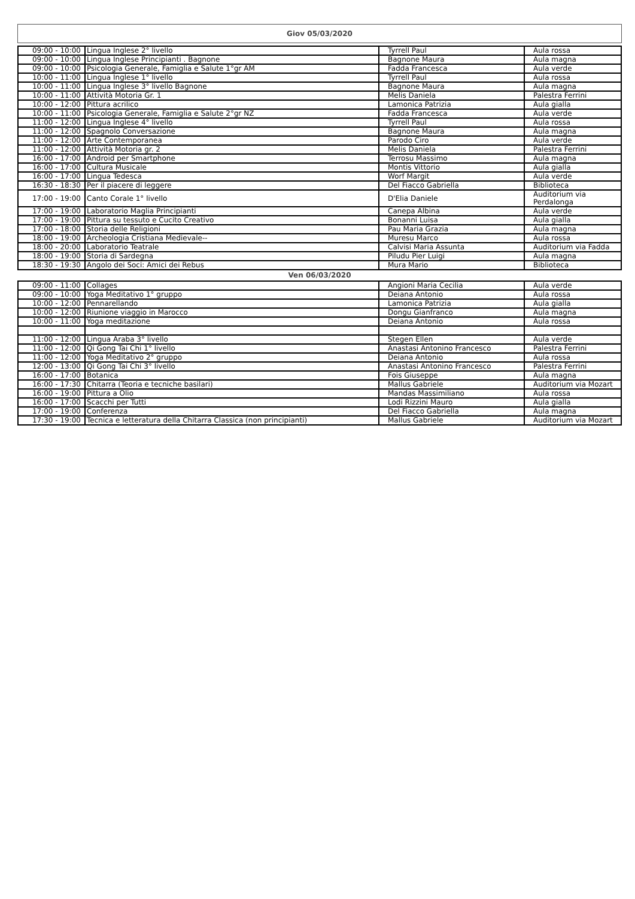Giov 05/03/2020
| 09:00 - 10:00 | Lingua Inglese 2° livello | Tyrrell Paul | Aula rossa |
| 09:00 - 10:00 | Lingua Inglese Principianti . Bagnone | Bagnone Maura | Aula magna |
| 09:00 - 10:00 | Psicologia Generale, Famiglia e Salute 1°gr AM | Fadda Francesca | Aula verde |
| 10:00 - 11:00 | Lingua Inglese 1° livello | Tyrrell Paul | Aula rossa |
| 10:00 - 11:00 | Lingua Inglese 3° livello Bagnone | Bagnone Maura | Aula magna |
| 10:00 - 11:00 | Attività Motoria Gr. 1 | Melis Daniela | Palestra Ferrini |
| 10:00 - 12:00 | Pittura acrilico | Lamonica Patrizia | Aula gialla |
| 10:00 - 11:00 | Psicologia Generale, Famiglia e Salute 2°gr NZ | Fadda Francesca | Aula verde |
| 11:00 - 12:00 | Lingua Inglese 4° livello | Tyrrell Paul | Aula rossa |
| 11:00 - 12:00 | Spagnolo Conversazione | Bagnone Maura | Aula magna |
| 11:00 - 12:00 | Arte Contemporanea | Parodo Ciro | Aula verde |
| 11:00 - 12:00 | Attività Motoria gr. 2 | Melis Daniela | Palestra Ferrini |
| 16:00 - 17:00 | Android per Smartphone | Terrosu Massimo | Aula magna |
| 16:00 - 17:00 | Cultura Musicale | Montis Vittorio | Aula gialla |
| 16:00 - 17:00 | Lingua Tedesca | Worf Margit | Aula verde |
| 16:30 - 18:30 | Per il piacere di leggere | Del Fiacco Gabriella | Biblioteca |
| 17:00 - 19:00 | Canto Corale 1° livello | D'Elia Daniele | Auditorium via Perdalonga |
| 17:00 - 19:00 | Laboratorio Maglia Principianti | Canepa Albina | Aula verde |
| 17:00 - 19:00 | Pittura su tessuto e Cucito Creativo | Bonanni Luisa | Aula gialla |
| 17:00 - 18:00 | Storia delle Religioni | Pau Maria Grazia | Aula magna |
| 18:00 - 19:00 | Archeologia Cristiana Medievale-- | Muresu Marco | Aula rossa |
| 18:00 - 20:00 | Laboratorio Teatrale | Calvisi Maria Assunta | Auditorium via Fadda |
| 18:00 - 19:00 | Storia di Sardegna | Piludu Pier Luigi | Aula magna |
| 18:30 - 19:30 | Angolo dei Soci: Amici dei Rebus | Mura Mario | Biblioteca |
Ven 06/03/2020
| 09:00 - 11:00 | Collages | Angioni Maria Cecilia | Aula verde |
| 09:00 - 10:00 | Yoga Meditativo 1° gruppo | Deiana Antonio | Aula rossa |
| 10:00 - 12:00 | Pennarellando | Lamonica Patrizia | Aula gialla |
| 10:00 - 12:00 | Riunione viaggio in Marocco | Dongu Gianfranco | Aula magna |
| 10:00 - 11:00 | Yoga meditazione | Deiana Antonio | Aula rossa |
| 11:00 - 12:00 | Lingua Araba 3° livello | Stegen Ellen | Aula verde |
| 11:00 - 12:00 | Qi Gong Tai Chi 1° livello | Anastasi Antonino Francesco | Palestra Ferrini |
| 11:00 - 12:00 | Yoga Meditativo 2° gruppo | Deiana Antonio | Aula rossa |
| 12:00 - 13:00 | Qi Gong Tai Chi 3° livello | Anastasi Antonino Francesco | Palestra Ferrini |
| 16:00 - 17:00 | Botanica | Fois Giuseppe | Aula magna |
| 16:00 - 17:30 | Chitarra (Teoria e tecniche basilari) | Mallus Gabriele | Auditorium via Mozart |
| 16:00 - 19:00 | Pittura a Olio | Mandas Massimiliano | Aula rossa |
| 16:00 - 17:00 | Scacchi per Tutti | Lodi Rizzini Mauro | Aula gialla |
| 17:00 - 19:00 | Conferenza | Del Fiacco Gabriella | Aula magna |
| 17:30 - 19:00 | Tecnica e letteratura della Chitarra Classica (non principianti) | Mallus Gabriele | Auditorium via Mozart |